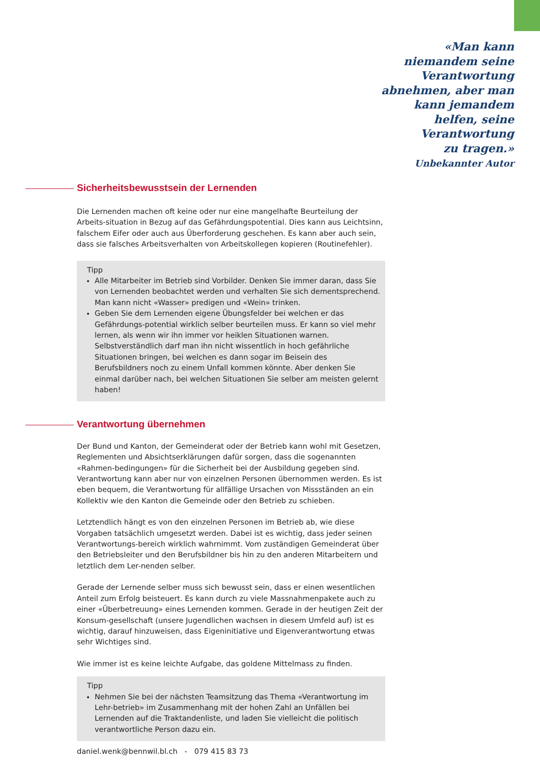«Man kann
niemandem seine
Verantwortung
abnehmen, aber man
kann jemandem
helfen, seine
Verantwortung
zu tragen.»
Unbekannter Autor
Sicherheitsbewusstsein der Lernenden
Die Lernenden machen oft keine oder nur eine mangelhafte Beurteilung der Arbeits-situation in Bezug auf das Gefährdungspotential. Dies kann aus Leichtsinn, falschem Eifer oder auch aus Überforderung geschehen. Es kann aber auch sein, dass sie falsches Arbeitsverhalten von Arbeitskollegen kopieren (Routinefehler).
Tipp
Alle Mitarbeiter im Betrieb sind Vorbilder. Denken Sie immer daran, dass Sie von Lernenden beobachtet werden und verhalten Sie sich dementsprechend. Man kann nicht «Wasser» predigen und «Wein» trinken.
Geben Sie dem Lernenden eigene Übungsfelder bei welchen er das Gefährdungs-potential wirklich selber beurteilen muss. Er kann so viel mehr lernen, als wenn wir ihn immer vor heiklen Situationen warnen. Selbstverständlich darf man ihn nicht wissentlich in hoch gefährliche Situationen bringen, bei welchen es dann sogar im Beisein des Berufsbildners noch zu einem Unfall kommen könnte. Aber denken Sie einmal darüber nach, bei welchen Situationen Sie selber am meisten gelernt haben!
Verantwortung übernehmen
Der Bund und Kanton, der Gemeinderat oder der Betrieb kann wohl mit Gesetzen, Reglementen und Absichtserklärungen dafür sorgen, dass die sogenannten «Rahmen-bedingungen» für die Sicherheit bei der Ausbildung gegeben sind. Verantwortung kann aber nur von einzelnen Personen übernommen werden. Es ist eben bequem, die Verantwortung für allfällige Ursachen von Missständen an ein Kollektiv wie den Kanton die Gemeinde oder den Betrieb zu schieben.
Letztendlich hängt es von den einzelnen Personen im Betrieb ab, wie diese Vorgaben tatsächlich umgesetzt werden. Dabei ist es wichtig, dass jeder seinen Verantwortungs-bereich wirklich wahrnimmt. Vom zuständigen Gemeinderat über den Betriebsleiter und den Berufsbildner bis hin zu den anderen Mitarbeitern und letztlich dem Ler-nenden selber.
Gerade der Lernende selber muss sich bewusst sein, dass er einen wesentlichen Anteil zum Erfolg beisteuert. Es kann durch zu viele Massnahmenpakete auch zu einer «Überbetreuung» eines Lernenden kommen. Gerade in der heutigen Zeit der Konsum-gesellschaft (unsere Jugendlichen wachsen in diesem Umfeld auf) ist es wichtig, darauf hinzuweisen, dass Eigeninitiative und Eigenverantwortung etwas sehr Wichtiges sind.
Wie immer ist es keine leichte Aufgabe, das goldene Mittelmass zu finden.
Tipp
Nehmen Sie bei der nächsten Teamsitzung das Thema «Verantwortung im Lehr-betrieb» im Zusammenhang mit der hohen Zahl an Unfällen bei Lernenden auf die Traktandenliste, und laden Sie vielleicht die politisch verantwortliche Person dazu ein.
daniel.wenk@bennwil.bl.ch - 079 415 83 73